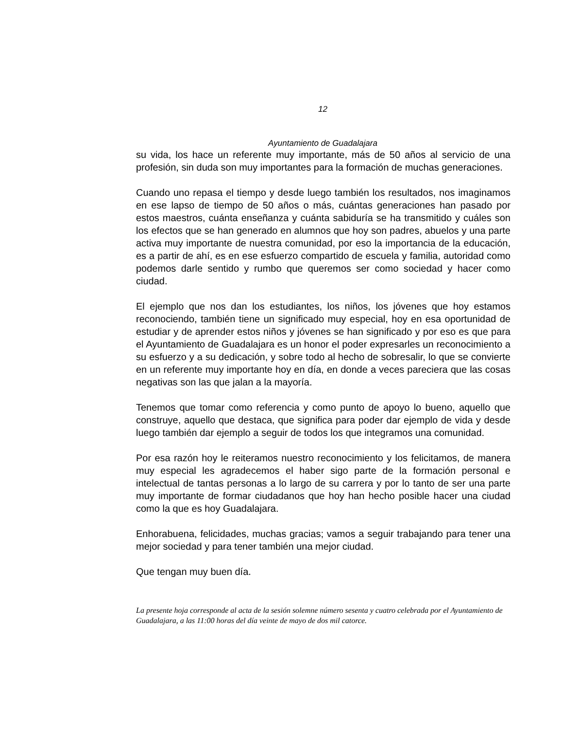12
Ayuntamiento de Guadalajara
su vida, los hace un referente muy importante, más de 50 años al servicio de una profesión, sin duda son muy importantes para la formación de muchas generaciones.
Cuando uno repasa el tiempo y desde luego también los resultados, nos imaginamos en ese lapso de tiempo de 50 años o más, cuántas generaciones han pasado por estos maestros, cuánta enseñanza y cuánta sabiduría se ha transmitido y cuáles son los efectos que se han generado en alumnos que hoy son padres, abuelos y una parte activa muy importante de nuestra comunidad, por eso la importancia de la educación, es a partir de ahí, es en ese esfuerzo compartido de escuela y familia, autoridad como podemos darle sentido y rumbo que queremos ser como sociedad y hacer como ciudad.
El ejemplo que nos dan los estudiantes, los niños, los jóvenes que hoy estamos reconociendo, también tiene un significado muy especial, hoy en esa oportunidad de estudiar y de aprender estos niños y jóvenes se han significado y por eso es que para el Ayuntamiento de Guadalajara es un honor el poder expresarles un reconocimiento a su esfuerzo y a su dedicación, y sobre todo al hecho de sobresalir, lo que se convierte en un referente muy importante hoy en día, en donde a veces pareciera que las cosas negativas son las que jalan a la mayoría.
Tenemos que tomar como referencia y como punto de apoyo lo bueno, aquello que construye, aquello que destaca, que significa para poder dar ejemplo de vida y desde luego también dar ejemplo a seguir de todos los que integramos una comunidad.
Por esa razón hoy le reiteramos nuestro reconocimiento y los felicitamos, de manera muy especial les agradecemos el haber sigo parte de la formación personal e intelectual de tantas personas a lo largo de su carrera y por lo tanto de ser una parte muy importante de formar ciudadanos que hoy han hecho posible hacer una ciudad como la que es hoy Guadalajara.
Enhorabuena, felicidades, muchas gracias; vamos a seguir trabajando para tener una mejor sociedad y para tener también una mejor ciudad.
Que tengan muy buen día.
La presente hoja corresponde al acta de la sesión solemne número sesenta y cuatro celebrada por el Ayuntamiento de Guadalajara, a las 11:00 horas del día veinte de mayo de dos mil catorce.